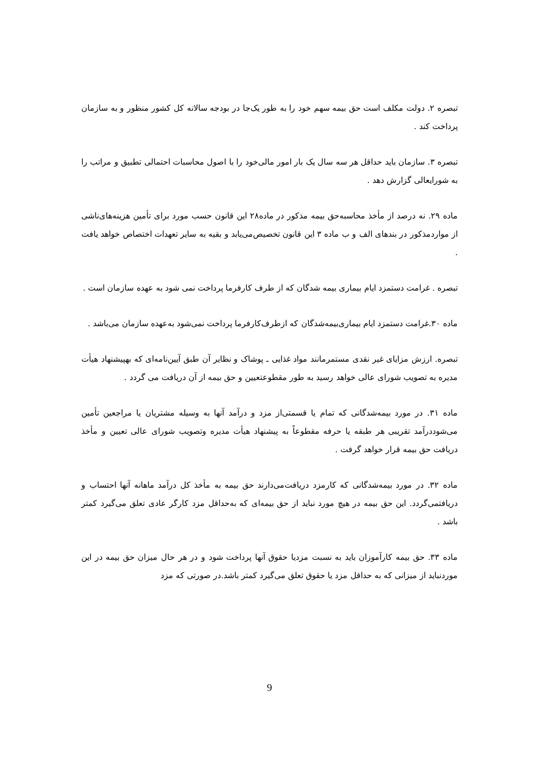تبصره ۲. دولت مکلف است حق بیمه سهم خود را به طور یک‌جا در بودجه سالانه کل کشور منظور و به سازمان پرداخت کند .
تبصره ۳. سازمان باید حداقل هر سه سال یک بار امور مالی‌خود را با اصول محاسبات احتمالی تطبیق و مراتب را به شورایعالی گزارش دهد .
ماده ۲۹. نه درصد از مأخذ محاسبه‌حق بیمه مذکور در ماده۲۸ این قانون حسب مورد برای تأمین هزینه‌های‌ناشی از مواردمذکور در بندهای الف و ب ماده ۳ این قانون تخصیص‌می‌یابد و بقیه به سایر تعهدات اختصاص خواهد یافت .
تبصره . غرامت دستمزد ایام بیماری بیمه شدگان که از طرف کارفرما پرداخت نمی شود به عهده سازمان است .
ماده ۳۰.غرامت دستمزد ایام بیماری‌بیمه‌شدگان که ازطرف‌کارفرما پرداخت نمی‌شود به‌عهده سازمان می‌باشد .
تبصره. ارزش مزایای غیر نقدی مستمرمانند مواد غذایی ـ پوشاک و نظایر آن طبق آیین‌نامه‌ای که بهپیشنهاد هیأت مدیره به تصویب شورای عالی خواهد رسید به طور مقطوعتعیین و حق بیمه از آن دریافت می گردد .
ماده ۳۱. در مورد بیمه‌شدگانی که تمام یا قسمتی‌از مزد و درآمد آنها به وسیله مشتریان یا مراجعین تأمین می‌شوددرآمد تقریبی هر طبقه یا حرفه مقطوعاً به پیشنهاد هیأت مدیره وتصویب شورای عالی تعیین و مأخذ دریافت حق بیمه قرار خواهد گرفت .
ماده ۳۲. در مورد بیمه‌شدگانی که کارمزد دریافت‌می‌دارند حق بیمه به مأخذ کل درآمد ماهانه آنها احتساب و دریافتمی‌گردد. این حق بیمه در هیچ مورد نباید از حق بیمه‌ای که به‌حداقل مزد کارگر عادی تعلق می‌گیرد کمتر باشد .
ماده ۳۳. حق بیمه کارآموزان باید به نسبت مزدیا حقوق آنها پرداخت شود و در هر حال میزان حق بیمه در این موردنباید از میزانی که به حداقل مزد یا حقوق تعلق می‌گیرد کمتر باشد.در صورتی که مزد
9